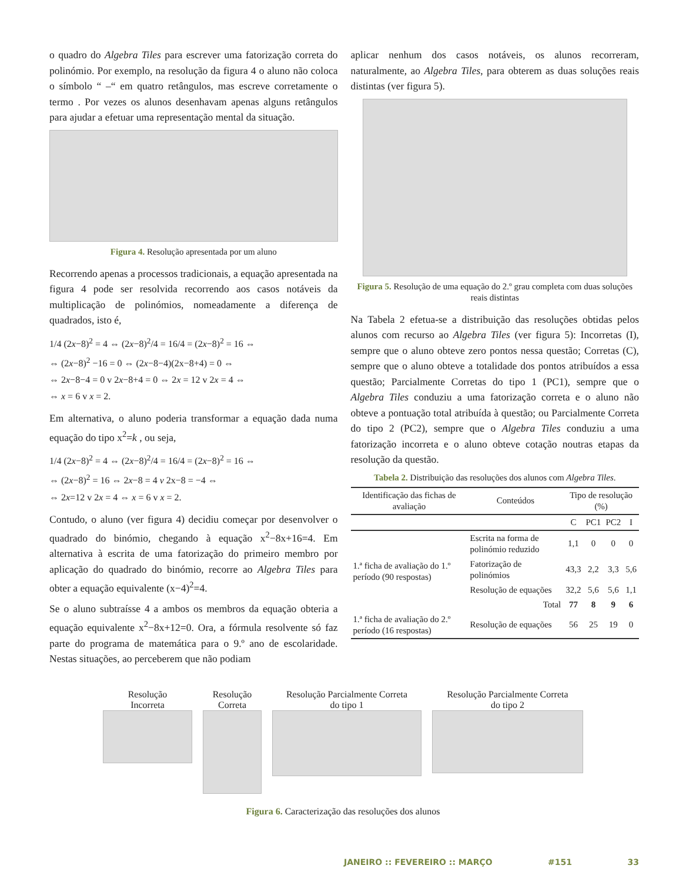o quadro do Algebra Tiles para escrever uma fatorização correta do polinómio. Por exemplo, na resolução da figura 4 o aluno não coloca o símbolo “ –“ em quatro retângulos, mas escreve corretamente o termo . Por vezes os alunos desenhavam apenas alguns retângulos para ajudar a efetuar uma representação mental da situação.
Figura 4. Resolução apresentada por um aluno
Recorrendo apenas a processos tradicionais, a equação apresentada na figura 4 pode ser resolvida recorrendo aos casos notáveis da multiplicação de polinómios, nomeadamente a diferença de quadrados, isto é,
1/4 (2x−8)<sup>2</sup> = 4 ⇔ (2x−8)<sup>2</sup>/4 = 16/4 = (2x−8)<sup>2</sup> = 16 ⇔
⇔ (2x−8)<sup>2</sup> −16 = 0 ⇔ (2x−8−4)(2x−8+4) = 0 ⇔
⇔ 2x−8−4 = 0 v 2x−8+4 = 0 ⇔ 2x = 12 v 2x = 4 ⇔
⇔ x = 6 v x = 2.
Em alternativa, o aluno poderia transformar a equação dada numa equação do tipo x<sup>2</sup>=k , ou seja,
1/4 (2x−8)<sup>2</sup> = 4 ⇔ (2x−8)<sup>2</sup>/4 = 16/4 = (2x−8)<sup>2</sup> = 16 ⇔
⇔ (2x−8)<sup>2</sup> = 16 ⇔ 2x−8 = 4 v 2x−8 = −4 ⇔
⇔ 2x=12 v 2x = 4 ⇔ x = 6 v x = 2.
Contudo, o aluno (ver figura 4) decidiu começar por desenvolver o quadrado do binómio, chegando à equação x<sup>2</sup>−8x+16=4. Em alternativa à escrita de uma fatorização do primeiro membro por aplicação do quadrado do binómio, recorre ao Algebra Tiles para obter a equação equivalente (x−4)<sup>2</sup>=4.
Se o aluno subtraísse 4 a ambos os membros da equação obteria a equação equivalente x<sup>2</sup>−8x+12=0. Ora, a fórmula resolvente só faz parte do programa de matemática para o 9.º ano de escolaridade. Nestas situações, ao perceberem que não podiam
aplicar nenhum dos casos notáveis, os alunos recorreram, naturalmente, ao Algebra Tiles, para obterem as duas soluções reais distintas (ver figura 5).
Figura 5. Resolução de uma equação do 2.º grau completa com duas soluções reais distintas
Na Tabela 2 efetua-se a distribuição das resoluções obtidas pelos alunos com recurso ao Algebra Tiles (ver figura 5): Incorretas (I), sempre que o aluno obteve zero pontos nessa questão; Corretas (C), sempre que o aluno obteve a totalidade dos pontos atribuídos a essa questão; Parcialmente Corretas do tipo 1 (PC1), sempre que o Algebra Tiles conduziu a uma fatorização correta e o aluno não obteve a pontuação total atribuída à questão; ou Parcialmente Correta do tipo 2 (PC2), sempre que o Algebra Tiles conduziu a uma fatorização incorreta e o aluno obteve cotação noutras etapas da resolução da questão.
Tabela 2. Distribuição das resoluções dos alunos com Algebra Tiles.
| Identificação das fichas de avaliação | Conteúdos | Tipo de resolução (%) | | | |
| --- | --- | --- | --- | --- | --- |
| | | C | PC1 | PC2 | I |
| 1.ª ficha de avaliação do 1.º período (90 respostas) | Escrita na forma de polinómio reduzido | 1,1 | 0 | 0 | 0 |
| | Fatorização de polinómios | 43,3 | 2,2 | 3,3 | 5,6 |
| | Resolução de equações | 32,2 | 5,6 | 5,6 | 1,1 |
| | Total | 77 | 8 | 9 | 6 |
| 1.ª ficha de avaliação do 2.º período (16 respostas) | Resolução de equações | 56 | 25 | 19 | 0 |
Resolução
Incorreta
Resolução
Correta
Resolução Parcialmente Correta
do tipo 1
Resolução Parcialmente Correta
do tipo 2
Figura 6. Caracterização das resoluções dos alunos
JANEIRO :: FEVEREIRO :: MARÇO #151 33